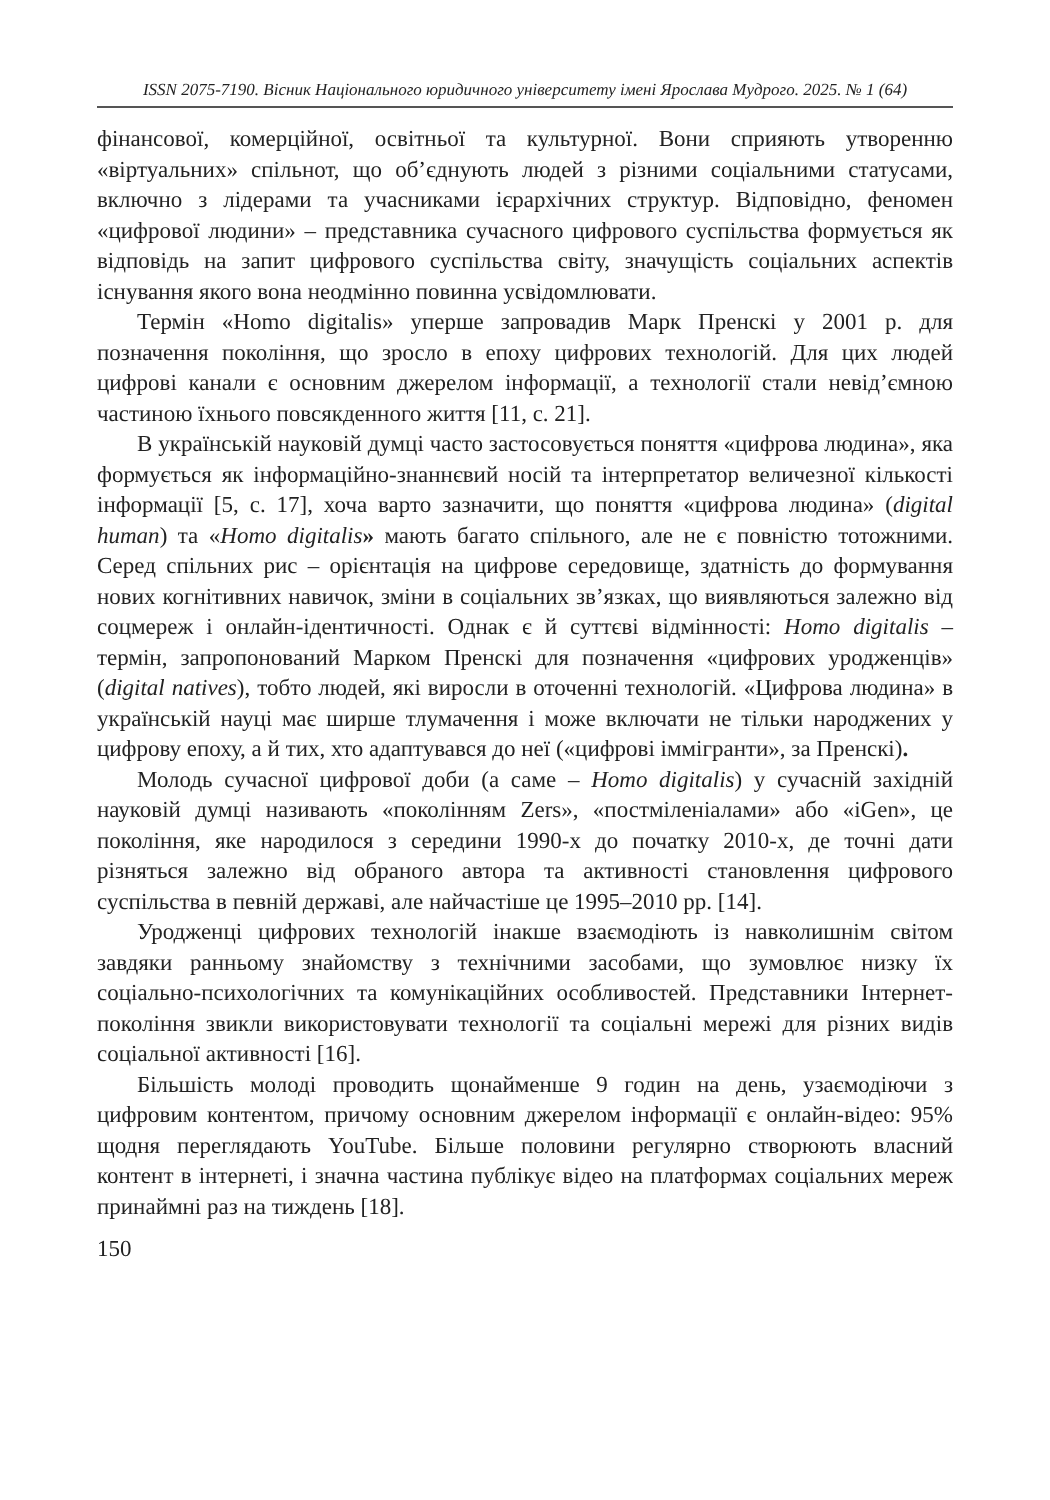ISSN 2075-7190. Вісник Національного юридичного університету імені Ярослава Мудрого. 2025. № 1 (64)
фінансової, комерційної, освітньої та культурної. Вони сприяють утворенню «віртуальних» спільнот, що об’єднують людей з різними соціальними статусами, включно з лідерами та учасниками ієрархічних структур. Відповідно, феномен «цифрової людини» – представника сучасного цифрового суспільства формується як відповідь на запит цифрового суспільства світу, значущість соціальних аспектів існування якого вона неодмінно повинна усвідомлювати.
Термін «Homo digitalis» уперше запровадив Марк Пренскі у 2001 р. для позначення покоління, що зросло в епоху цифрових технологій. Для цих людей цифрові канали є основним джерелом інформації, а технології стали невід’ємною частиною їхнього повсякденного життя [11, с. 21].
В українській науковій думці часто застосовується поняття «цифрова людина», яка формується як інформаційно-знаннєвий носій та інтерпретатор величезної кількості інформації [5, с. 17], хоча варто зазначити, що поняття «цифрова людина» (digital human) та «Homo digitalis» мають багато спільного, але не є повністю тотожними. Серед спільних рис – орієнтація на цифрове середовище, здатність до формування нових когнітивних навичок, зміни в соціальних зв’язках, що виявляються залежно від соцмереж і онлайн-ідентичності. Однак є й суттєві відмінності: Homo digitalis – термін, запропонований Марком Пренскі для позначення «цифрових уродженців» (digital natives), тобто людей, які виросли в оточенні технологій. «Цифрова людина» в українській науці має ширше тлумачення і може включати не тільки народжених у цифрову епоху, а й тих, хто адаптувався до неї («цифрові іммігранти», за Пренскі).
Молодь сучасної цифрової доби (а саме – Homo digitalis) у сучасній західній науковій думці називають «поколінням Zers», «постміленіалами» або «iGen», це покоління, яке народилося з середини 1990-х до початку 2010-х, де точні дати різняться залежно від обраного автора та активності становлення цифрового суспільства в певній державі, але найчастіше це 1995–2010 рр. [14].
Уродженці цифрових технологій інакше взаємодіють із навколишнім світом завдяки ранньому знайомству з технічними засобами, що зумовлює низку їх соціально-психологічних та комунікаційних особливостей. Представники Інтернет-покоління звикли використовувати технології та соціальні мережі для різних видів соціальної активності [16].
Більшість молоді проводить щонайменше 9 годин на день, узаємодіючи з цифровим контентом, причому основним джерелом інформації є онлайн-відео: 95% щодня переглядають YouTube. Більше половини регулярно створюють власний контент в інтернеті, і значна частина публікує відео на платформах соціальних мереж принаймні раз на тиждень [18].
150